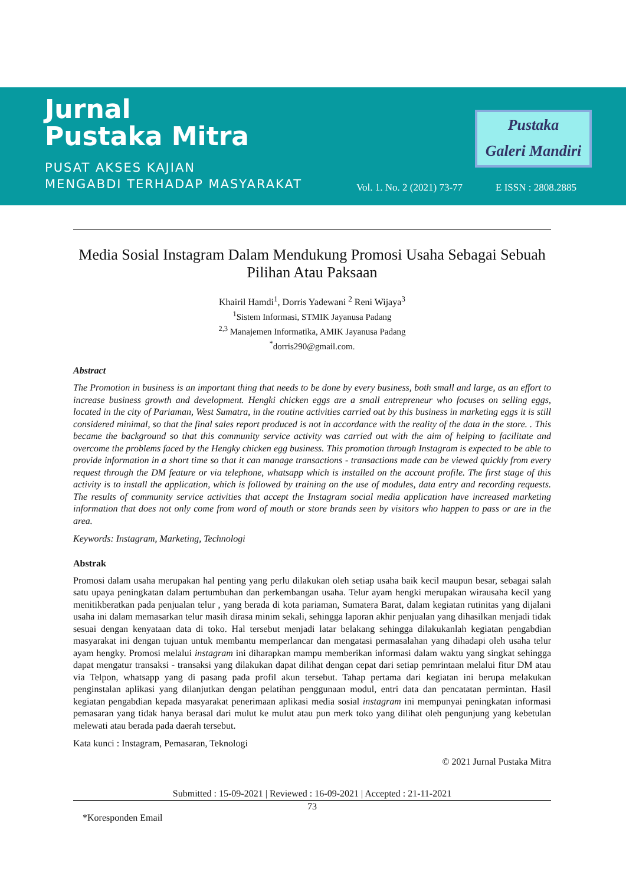Jurnal
Pustaka Mitra
PUSAT AKSES KAJIAN
MENGABDI TERHADAP MASYARAKAT
Pustaka
Galeri Mandiri
Vol. 1. No. 2 (2021) 73-77 E ISSN : 2808.2885
Media Sosial Instagram Dalam Mendukung Promosi Usaha Sebagai Sebuah Pilihan Atau Paksaan
Khairil Hamdi<sup>1</sup>, Dorris Yadewani <sup>2</sup> Reni Wijaya<sup>3</sup>
<sup>1</sup> Sistem Informasi, STMIK Jayanusa Padang
<sup>2,3</sup> Manajemen Informatika, AMIK Jayanusa Padang
<sup>*</sup> dorris290@gmail.com.
Abstract
The Promotion in business is an important thing that needs to be done by every business, both small and large, as an effort to increase business growth and development. Hengki chicken eggs are a small entrepreneur who focuses on selling eggs, located in the city of Pariaman, West Sumatra, in the routine activities carried out by this business in marketing eggs it is still considered minimal, so that the final sales report produced is not in accordance with the reality of the data in the store. . This became the background so that this community service activity was carried out with the aim of helping to facilitate and overcome the problems faced by the Hengky chicken egg business. This promotion through Instagram is expected to be able to provide information in a short time so that it can manage transactions - transactions made can be viewed quickly from every request through the DM feature or via telephone, whatsapp which is installed on the account profile. The first stage of this activity is to install the application, which is followed by training on the use of modules, data entry and recording requests. The results of community service activities that accept the Instagram social media application have increased marketing information that does not only come from word of mouth or store brands seen by visitors who happen to pass or are in the area.
Keywords: Instagram, Marketing, Technologi
Abstrak
Promosi dalam usaha merupakan hal penting yang perlu dilakukan oleh setiap usaha baik kecil maupun besar, sebagai salah satu upaya peningkatan dalam pertumbuhan dan perkembangan usaha. Telur ayam hengki merupakan wirausaha kecil yang menitikberatkan pada penjualan telur , yang berada di kota pariaman, Sumatera Barat, dalam kegiatan rutinitas yang dijalani usaha ini dalam memasarkan telur masih dirasa minim sekali, sehingga laporan akhir penjualan yang dihasilkan menjadi tidak sesuai dengan kenyataan data di toko. Hal tersebut menjadi latar belakang sehingga dilakukanlah kegiatan pengabdian masyarakat ini dengan tujuan untuk membantu memperlancar dan mengatasi permasalahan yang dihadapi oleh usaha telur ayam hengky. Promosi melalui instagram ini diharapkan mampu memberikan informasi dalam waktu yang singkat sehingga dapat mengatur transaksi - transaksi yang dilakukan dapat dilihat dengan cepat dari setiap pemrintaan melalui fitur DM atau via Telpon, whatsapp yang di pasang pada profil akun tersebut. Tahap pertama dari kegiatan ini berupa melakukan penginstalan aplikasi yang dilanjutkan dengan pelatihan penggunaan modul, entri data dan pencatatan permintan. Hasil kegiatan pengabdian kepada masyarakat penerimaan aplikasi media sosial instagram ini mempunyai peningkatan informasi pemasaran yang tidak hanya berasal dari mulut ke mulut atau pun merk toko yang dilihat oleh pengunjung yang kebetulan melewati atau berada pada daerah tersebut.
Kata kunci : Instagram, Pemasaran, Teknologi
© 2021 Jurnal Pustaka Mitra
Submitted : 15-09-2021 | Reviewed : 16-09-2021 | Accepted : 21-11-2021
73
*Koresponden Email